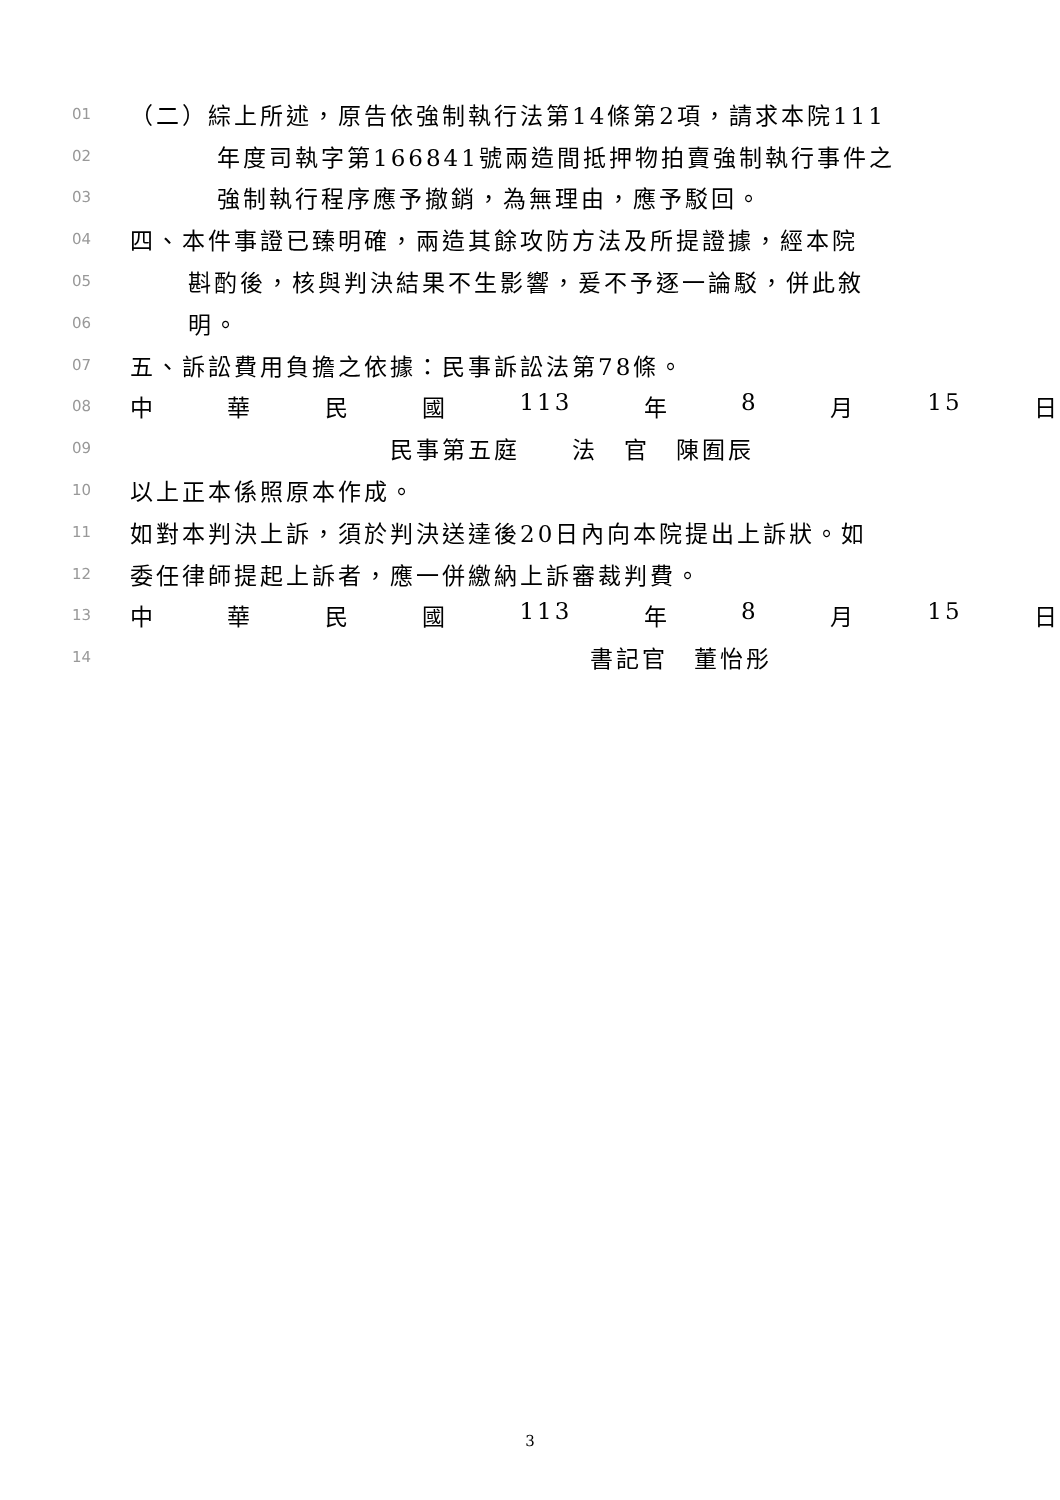01 （二）綜上所述，原告依強制執行法第14條第2項，請求本院111
02 年度司執字第166841號兩造間抵押物拍賣強制執行事件之
03 強制執行程序應予撤銷，為無理由，應予駁回。
04 四、本件事證已臻明確，兩造其餘攻防方法及所提證據，經本院
05 斟酌後，核與判決結果不生影響，爰不予逐一論駁，併此敘
06 明。
07 五、訴訟費用負擔之依據：民事訴訟法第78條。
08 中華民國 113 年 8 月 15 日
09 民事第五庭　　法　官　陳囿辰
10 以上正本係照原本作成。
11 如對本判決上訴，須於判決送達後20日內向本院提出上訴狀。如
12 委任律師提起上訴者，應一併繳納上訴審裁判費。
13 中華民國 113 年 8 月 15 日
14 書記官　董怡彤
3